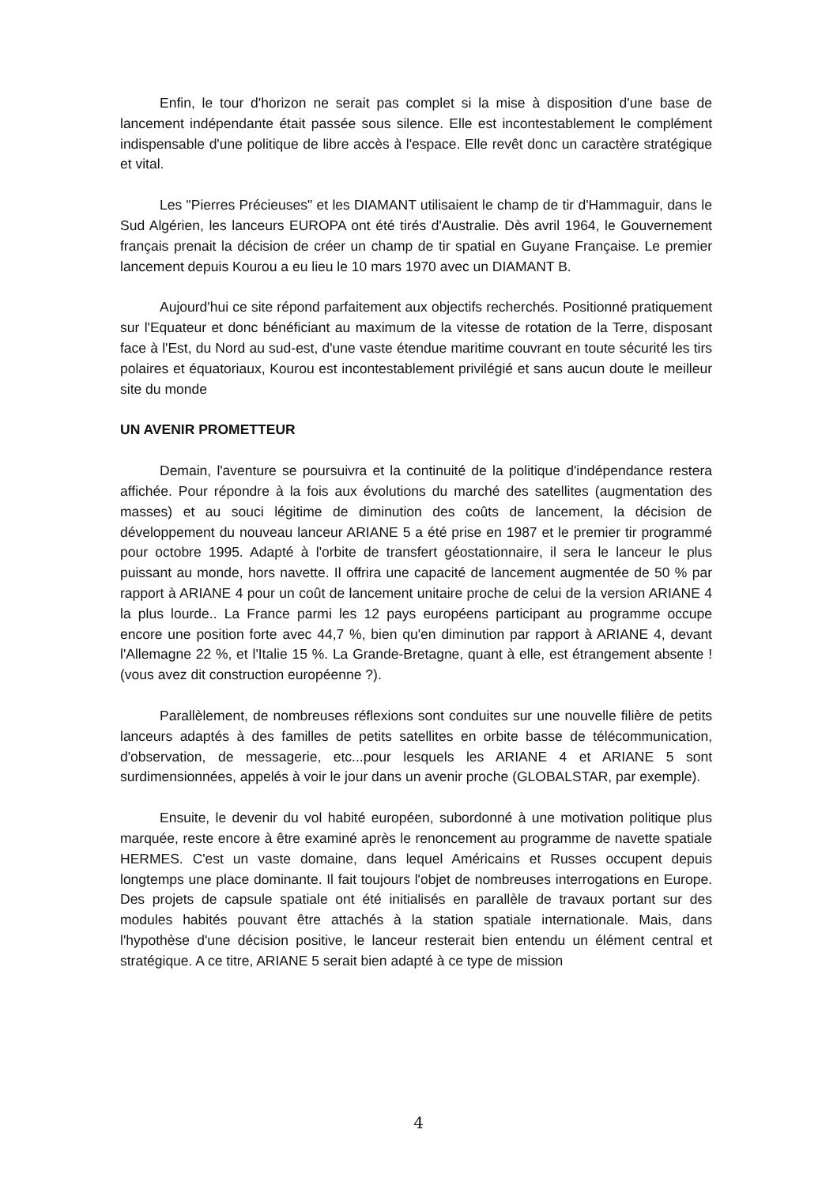Enfin, le tour d'horizon ne serait pas complet si la mise à disposition d'une base de lancement indépendante était passée sous silence. Elle est incontestablement le complément indispensable d'une politique de libre accès à l'espace. Elle revêt donc un caractère stratégique et vital.
Les "Pierres Précieuses" et les DIAMANT utilisaient le champ de tir d'Hammaguir, dans le Sud Algérien, les lanceurs EUROPA ont été tirés d'Australie. Dès avril 1964, le Gouvernement français prenait la décision de créer un champ de tir spatial en Guyane Française. Le premier lancement depuis Kourou a eu lieu le 10 mars 1970 avec un DIAMANT B.
Aujourd'hui ce site répond parfaitement aux objectifs recherchés. Positionné pratiquement sur l'Equateur et donc bénéficiant au maximum de la vitesse de rotation de la Terre, disposant face à l'Est, du Nord au sud-est, d'une vaste étendue maritime couvrant en toute sécurité les tirs polaires et équatoriaux, Kourou est incontestablement privilégié et sans aucun doute le meilleur site du monde
UN AVENIR PROMETTEUR
Demain, l'aventure se poursuivra et la continuité de la politique d'indépendance restera affichée. Pour répondre à la fois aux évolutions du marché des satellites (augmentation des masses) et au souci légitime de diminution des coûts de lancement, la décision de développement du nouveau lanceur ARIANE 5 a été prise en 1987 et le premier tir programmé pour octobre 1995. Adapté à l'orbite de transfert géostationnaire, il sera le lanceur le plus puissant au monde, hors navette. Il offrira une capacité de lancement augmentée de 50 % par rapport à ARIANE 4 pour un coût de lancement unitaire proche de celui de la version ARIANE 4 la plus lourde.. La France parmi les 12 pays européens participant au programme occupe encore une position forte avec 44,7 %, bien qu'en diminution par rapport à ARIANE 4, devant l'Allemagne 22 %, et l'Italie 15 %. La Grande-Bretagne, quant à elle, est étrangement absente ! (vous avez dit construction européenne ?).
Parallèlement, de nombreuses réflexions sont conduites sur une nouvelle filière de petits lanceurs adaptés à des familles de petits satellites en orbite basse de télécommunication, d'observation, de messagerie, etc...pour lesquels les ARIANE 4 et ARIANE 5 sont surdimensionnées, appelés à voir le jour dans un avenir proche (GLOBALSTAR, par exemple).
Ensuite, le devenir du vol habité européen, subordonné à une motivation politique plus marquée, reste encore à être examiné après le renoncement au programme de navette spatiale HERMES. C'est un vaste domaine, dans lequel Américains et Russes occupent depuis longtemps une place dominante. Il fait toujours l'objet de nombreuses interrogations en Europe. Des projets de capsule spatiale ont été initialisés en parallèle de travaux portant sur des modules habités pouvant être attachés à la station spatiale internationale. Mais, dans l'hypothèse d'une décision positive, le lanceur resterait bien entendu un élément central et stratégique. A ce titre, ARIANE 5 serait bien adapté à ce type de mission
4